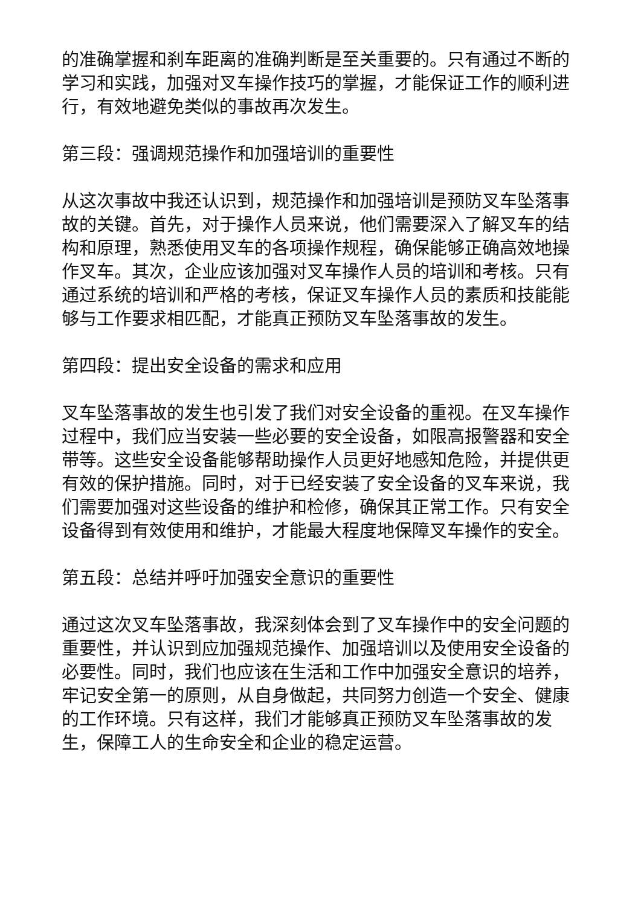的准确掌握和刹车距离的准确判断是至关重要的。只有通过不断的学习和实践，加强对叉车操作技巧的掌握，才能保证工作的顺利进行，有效地避免类似的事故再次发生。
第三段：强调规范操作和加强培训的重要性
从这次事故中我还认识到，规范操作和加强培训是预防叉车坠落事故的关键。首先，对于操作人员来说，他们需要深入了解叉车的结构和原理，熟悉使用叉车的各项操作规程，确保能够正确高效地操作叉车。其次，企业应该加强对叉车操作人员的培训和考核。只有通过系统的培训和严格的考核，保证叉车操作人员的素质和技能能够与工作要求相匹配，才能真正预防叉车坠落事故的发生。
第四段：提出安全设备的需求和应用
叉车坠落事故的发生也引发了我们对安全设备的重视。在叉车操作过程中，我们应当安装一些必要的安全设备，如限高报警器和安全带等。这些安全设备能够帮助操作人员更好地感知危险，并提供更有效的保护措施。同时，对于已经安装了安全设备的叉车来说，我们需要加强对这些设备的维护和检修，确保其正常工作。只有安全设备得到有效使用和维护，才能最大程度地保障叉车操作的安全。
第五段：总结并呼吁加强安全意识的重要性
通过这次叉车坠落事故，我深刻体会到了叉车操作中的安全问题的重要性，并认识到应加强规范操作、加强培训以及使用安全设备的必要性。同时，我们也应该在生活和工作中加强安全意识的培养，牢记安全第一的原则，从自身做起，共同努力创造一个安全、健康的工作环境。只有这样，我们才能够真正预防叉车坠落事故的发生，保障工人的生命安全和企业的稳定运营。